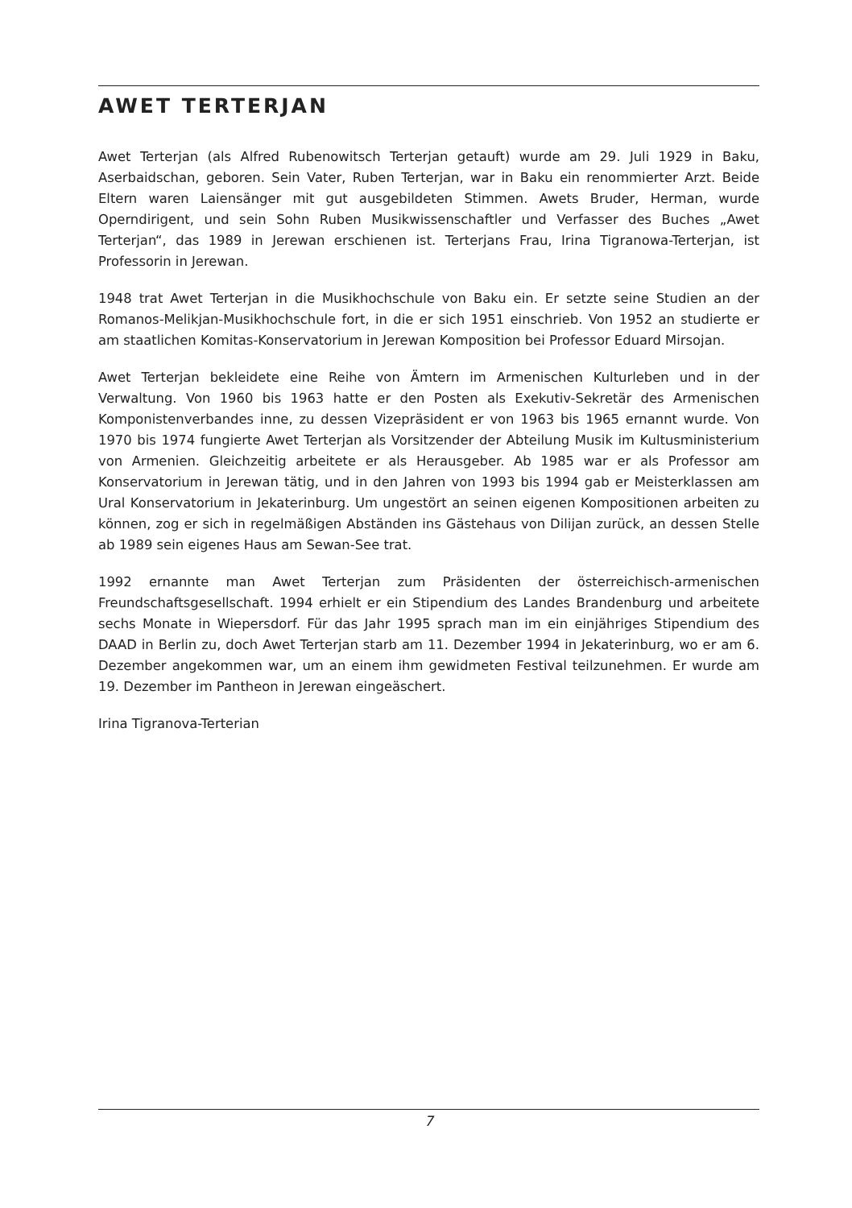AWET TERTERJAN
Awet Terterjan (als Alfred Rubenowitsch Terterjan getauft) wurde am 29. Juli 1929 in Baku, Aserbaidschan, geboren. Sein Vater, Ruben Terterjan, war in Baku ein renommierter Arzt. Beide Eltern waren Laiensänger mit gut ausgebildeten Stimmen. Awets Bruder, Herman, wurde Operndirigent, und sein Sohn Ruben Musikwissenschaftler und Verfasser des Buches „Awet Terterjan“, das 1989 in Jerewan erschienen ist. Terterjans Frau, Irina Tigranowa-Terterjan, ist Professorin in Jerewan.
1948 trat Awet Terterjan in die Musikhochschule von Baku ein. Er setzte seine Studien an der Romanos-Melikjan-Musikhochschule fort, in die er sich 1951 einschrieb. Von 1952 an studierte er am staatlichen Komitas-Konservatorium in Jerewan Komposition bei Professor Eduard Mirsojan.
Awet Terterjan bekleidete eine Reihe von Ämtern im Armenischen Kulturleben und in der Verwaltung. Von 1960 bis 1963 hatte er den Posten als Exekutiv-Sekretär des Armenischen Komponistenverbandes inne, zu dessen Vizepräsident er von 1963 bis 1965 ernannt wurde. Von 1970 bis 1974 fungierte Awet Terterjan als Vorsitzender der Abteilung Musik im Kultusministerium von Armenien. Gleichzeitig arbeitete er als Herausgeber. Ab 1985 war er als Professor am Konservatorium in Jerewan tätig, und in den Jahren von 1993 bis 1994 gab er Meisterklassen am Ural Konservatorium in Jekaterinburg. Um ungestört an seinen eigenen Kompositionen arbeiten zu können, zog er sich in regelmäßigen Abständen ins Gästehaus von Dilijan zurück, an dessen Stelle ab 1989 sein eigenes Haus am Sewan-See trat.
1992 ernannte man Awet Terterjan zum Präsidenten der österreichisch-armenischen Freundschaftsgesellschaft. 1994 erhielt er ein Stipendium des Landes Brandenburg und arbeitete sechs Monate in Wiepersdorf. Für das Jahr 1995 sprach man im ein einjähriges Stipendium des DAAD in Berlin zu, doch Awet Terterjan starb am 11. Dezember 1994 in Jekaterinburg, wo er am 6. Dezember angekommen war, um an einem ihm gewidmeten Festival teilzunehmen. Er wurde am 19. Dezember im Pantheon in Jerewan eingeäschert.
Irina Tigranova-Terterian
7